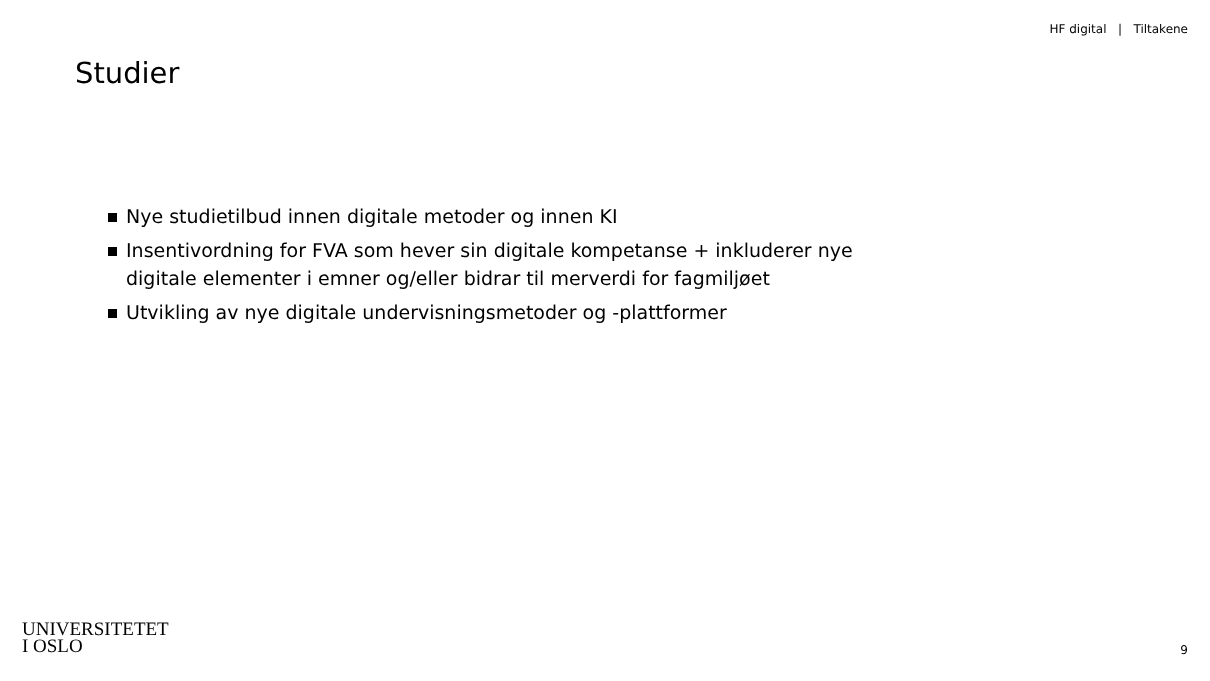HF digital | Tiltakene
Studier
Nye studietilbud innen digitale metoder og innen KI
Insentivordning for FVA som hever sin digitale kompetanse + inkluderer nye digitale elementer i emner og/eller bidrar til merverdi for fagmiljøet
Utvikling av nye digitale undervisningsmetoder og -plattformer
UNIVERSITETET
I OSLO
9